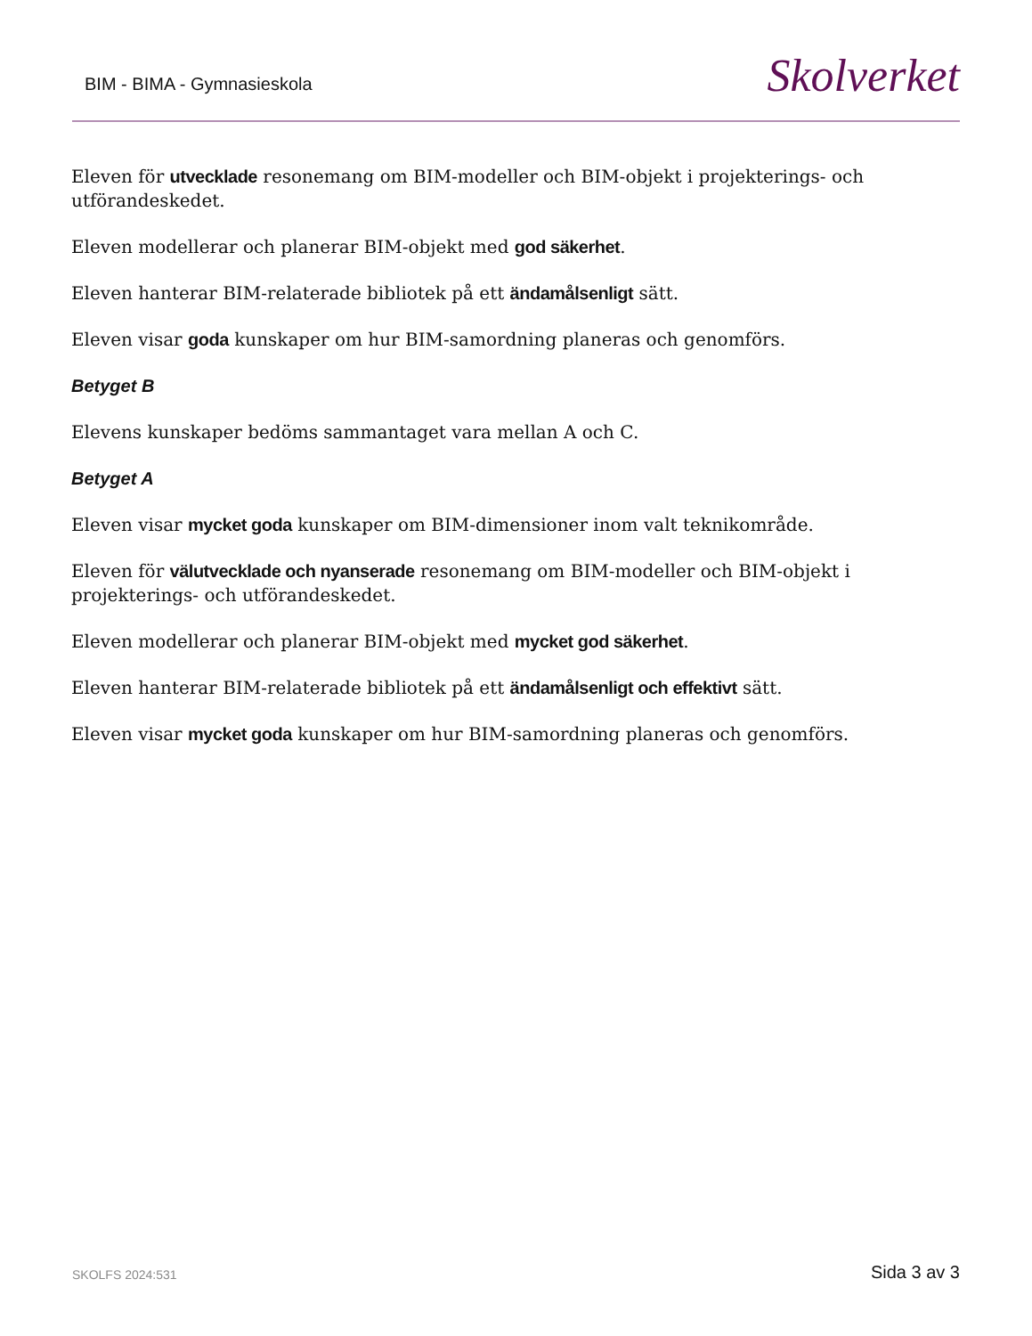BIM - BIMA - Gymnasieskola
Skolverket
Eleven för utvecklade resonemang om BIM-modeller och BIM-objekt i projekterings- och utförandeskedet.
Eleven modellerar och planerar BIM-objekt med god säkerhet.
Eleven hanterar BIM-relaterade bibliotek på ett ändamålsenligt sätt.
Eleven visar goda kunskaper om hur BIM-samordning planeras och genomförs.
Betyget B
Elevens kunskaper bedöms sammantaget vara mellan A och C.
Betyget A
Eleven visar mycket goda kunskaper om BIM-dimensioner inom valt teknikområde.
Eleven för välutvecklade och nyanserade resonemang om BIM-modeller och BIM-objekt i projekterings- och utförandeskedet.
Eleven modellerar och planerar BIM-objekt med mycket god säkerhet.
Eleven hanterar BIM-relaterade bibliotek på ett ändamålsenligt och effektivt sätt.
Eleven visar mycket goda kunskaper om hur BIM-samordning planeras och genomförs.
SKOLFS 2024:531
Sida 3 av 3